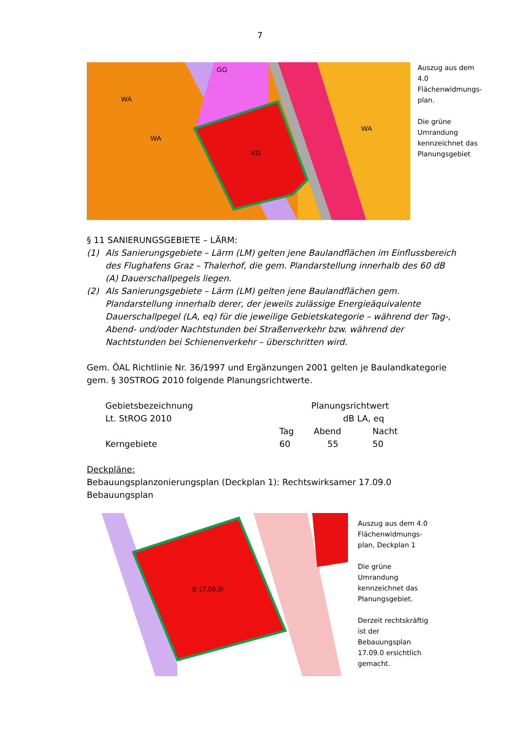7
KG
WA
WA
GG
WA
Auszug aus dem
4.0
Flächenwidmungs-
plan.
Die grüne
Umrandung
kennzeichnet das
Planungsgebiet
§ 11 SANIERUNGSGEBIETE – LÄRM:
(1) Als Sanierungsgebiete – Lärm (LM) gelten jene Baulandflächen im Einflussbereich des Flughafens Graz – Thalerhof, die gem. Plandarstellung innerhalb des 60 dB (A) Dauerschallpegels liegen.
(2) Als Sanierungsgebiete – Lärm (LM) gelten jene Baulandflächen gem. Plandarstellung innerhalb derer, der jeweils zulässige Energieäquivalente Dauerschallpegel (LA, eq) für die jeweilige Gebietskategorie – während der Tag-, Abend- und/oder Nachtstunden bei Straßenverkehr bzw. während der Nachtstunden bei Schienenverkehr – überschritten wird.
Gem. ÖAL Richtlinie Nr. 36/1997 und Ergänzungen 2001 gelten je Baulandkategorie gem. § 30STROG 2010 folgende Planungsrichtwerte.
| Gebietsbezeichnung | Planungsrichtwert | | |
| Lt. StROG 2010 | dB LA, eq | | |
| | Tag | Abend | Nacht |
| Kerngebiete | 60 | 55 | 50 |
Deckpläne:
Bebauungsplanzonierungsplan (Deckplan 1): Rechtswirksamer 17.09.0 Bebauungsplan
B 17.09.0r
Auszug aus dem 4.0
Flächenwidmungs-
plan, Deckplan 1
Die grüne
Umrandung
kennzeichnet das
Planungsgebiet.
Derzeit rechtskräftig
ist der
Bebauungsplan
17.09.0 ersichtlich
gemacht.